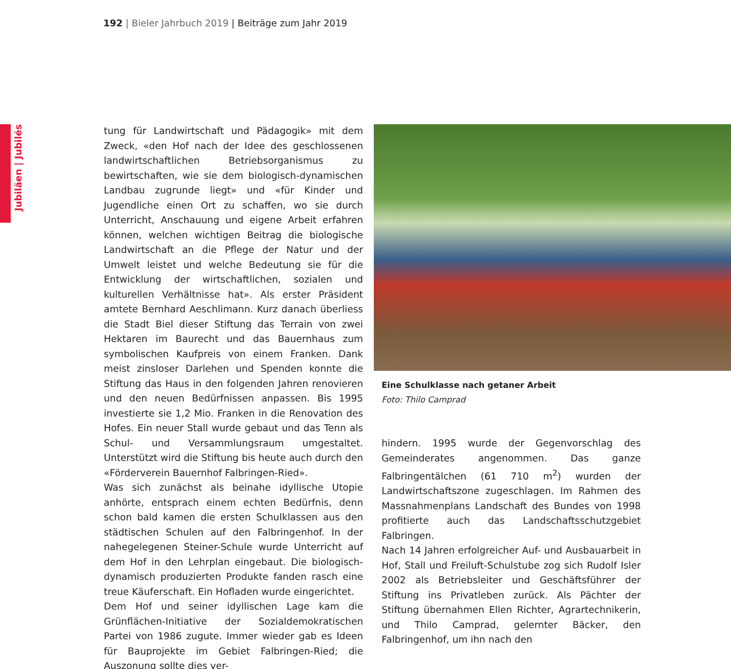192 | Bieler Jahrbuch 2019 | Beiträge zum Jahr 2019
Jubiläen | Jubilés
tung für Landwirtschaft und Pädagogik» mit dem Zweck, «den Hof nach der Idee des geschlossenen landwirtschaftlichen Betriebsorganismus zu bewirtschaften, wie sie dem biologisch-dynamischen Landbau zugrunde liegt» und «für Kinder und Jugendliche einen Ort zu schaffen, wo sie durch Unterricht, Anschauung und eigene Arbeit erfahren können, welchen wichtigen Beitrag die biologische Landwirtschaft an die Pflege der Natur und der Umwelt leistet und welche Bedeutung sie für die Entwicklung der wirtschaftlichen, sozialen und kulturellen Verhältnisse hat». Als erster Präsident amtete Bernhard Aeschlimann. Kurz danach überliess die Stadt Biel dieser Stiftung das Terrain von zwei Hektaren im Baurecht und das Bauernhaus zum symbolischen Kaufpreis von einem Franken. Dank meist zinsloser Darlehen und Spenden konnte die Stiftung das Haus in den folgenden Jahren renovieren und den neuen Bedürfnissen anpassen. Bis 1995 investierte sie 1,2 Mio. Franken in die Renovation des Hofes. Ein neuer Stall wurde gebaut und das Tenn als Schul- und Versammlungsraum umgestaltet. Unterstützt wird die Stiftung bis heute auch durch den «Förderverein Bauernhof Falbringen-Ried».
Was sich zunächst als beinahe idyllische Utopie anhörte, entsprach einem echten Bedürfnis, denn schon bald kamen die ersten Schulklassen aus den städtischen Schulen auf den Falbringenhof. In der nahegelegenen Steiner-Schule wurde Unterricht auf dem Hof in den Lehrplan eingebaut. Die biologisch-dynamisch produzierten Produkte fanden rasch eine treue Käuferschaft. Ein Hofladen wurde eingerichtet.
Dem Hof und seiner idyllischen Lage kam die Grünflächen-Initiative der Sozialdemokratischen Partei von 1986 zugute. Immer wieder gab es Ideen für Bauprojekte im Gebiet Falbringen-Ried; die Auszonung sollte dies ver-
Eine Schulklasse nach getaner Arbeit
Foto: Thilo Camprad
hindern. 1995 wurde der Gegenvorschlag des Gemeinderates angenommen. Das ganze Falbringentälchen (61 710 m<sup>2</sup>) wurden der Landwirtschaftszone zugeschlagen. Im Rahmen des Massnahmenplans Landschaft des Bundes von 1998 profitierte auch das Landschaftsschutzgebiet Falbringen.
Nach 14 Jahren erfolgreicher Auf- und Ausbauarbeit in Hof, Stall und Freiluft-Schulstube zog sich Rudolf Isler 2002 als Betriebsleiter und Geschäftsführer der Stiftung ins Privatleben zurück. Als Pächter der Stiftung übernahmen Ellen Richter, Agrartechnikerin, und Thilo Camprad, gelernter Bäcker, den Falbringenhof, um ihn nach den